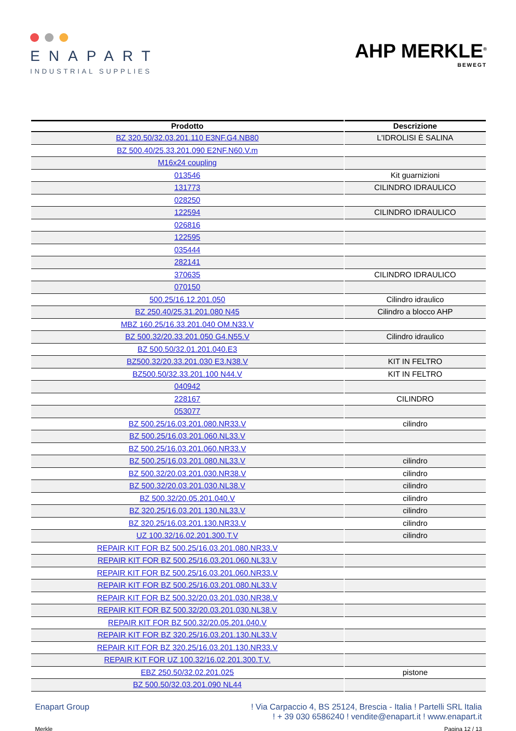ENAPART
INDUSTRIAL SUPPLIES
AHP MERKLE<sup>®</sup>
BEWEGT
| Prodotto | Descrizione |
| --- | --- |
| BZ 320.50/32.03.201.110 E3NF.G4.NB80 | L'IDROLISI È SALINA |
| BZ 500.40/25.33.201.090 E2NF.N60.V.m | |
| M16x24 coupling | |
| 013546 | Kit guarnizioni |
| 131773 | CILINDRO IDRAULICO |
| 028250 | |
| 122594 | CILINDRO IDRAULICO |
| 026816 | |
| 122595 | |
| 035444 | |
| 282141 | |
| 370635 | CILINDRO IDRAULICO |
| 070150 | |
| 500.25/16.12.201.050 | Cilindro idraulico |
| BZ 250.40/25.31.201.080 N45 | Cilindro a blocco AHP |
| MBZ 160.25/16.33.201.040 OM.N33.V | |
| BZ 500.32/20.33.201.050 G4.N55.V | Cilindro idraulico |
| BZ 500.50/32.01.201.040.E3 | |
| BZ500.32/20.33.201.030 E3.N38.V | KIT IN FELTRO |
| BZ500.50/32.33.201.100 N44.V | KIT IN FELTRO |
| 040942 | |
| 228167 | CILINDRO |
| 053077 | |
| BZ 500.25/16.03.201.080.NR33.V | cilindro |
| BZ 500.25/16.03.201.060.NL33.V | |
| BZ 500.25/16.03.201.060.NR33.V | |
| BZ 500.25/16.03.201.080.NL33.V | cilindro |
| BZ 500.32/20.03.201.030.NR38.V | cilindro |
| BZ 500.32/20.03.201.030.NL38.V | cilindro |
| BZ 500.32/20.05.201.040.V | cilindro |
| BZ 320.25/16.03.201.130.NL33.V | cilindro |
| BZ 320.25/16.03.201.130.NR33.V | cilindro |
| UZ 100.32/16.02.201.300.T.V | cilindro |
| REPAIR KIT FOR BZ 500.25/16.03.201.080.NR33.V | |
| REPAIR KIT FOR BZ 500.25/16.03.201.060.NL33.V | |
| REPAIR KIT FOR BZ 500.25/16.03.201.060.NR33.V | |
| REPAIR KIT FOR BZ 500.25/16.03.201.080.NL33.V | |
| REPAIR KIT FOR BZ 500.32/20.03.201.030.NR38.V | |
| REPAIR KIT FOR BZ 500.32/20.03.201.030.NL38.V | |
| REPAIR KIT FOR BZ 500.32/20.05.201.040.V | |
| REPAIR KIT FOR BZ 320.25/16.03.201.130.NL33.V | |
| REPAIR KIT FOR BZ 320.25/16.03.201.130.NR33.V | |
| REPAIR KIT FOR UZ 100.32/16.02.201.300.T.V. | |
| EBZ 250.50/32.02.201.025 | pistone |
| BZ 500.50/32.03.201.090 NL44 | |
Enapart Group ! Via Carpaccio 4, BS 25124, Brescia - Italia ! Partelli SRL Italia
! + 39 030 6586240 ! vendite@enapart.it ! www.enapart.it
Merkle Pagina 12 / 13